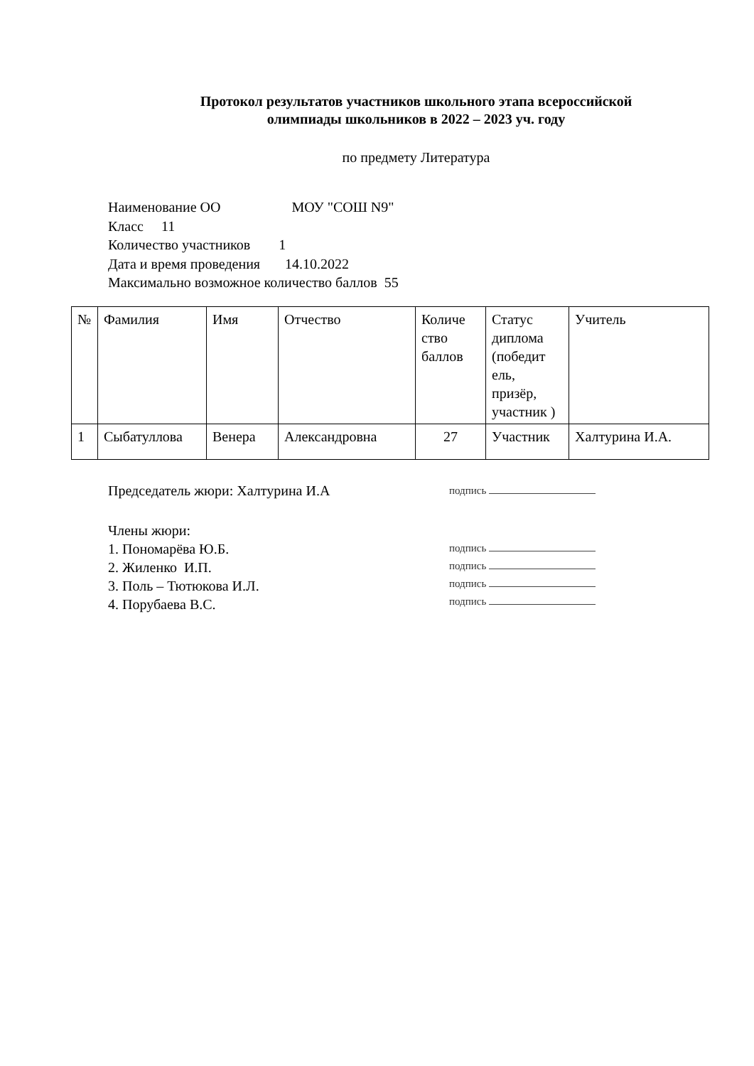Протокол результатов участников школьного этапа всероссийской
олимпиады школьников в 2022 – 2023 уч. году
по предмету Литература
Наименование ОО МОУ "СОШ N9"
Класс 11
Количество участников 1
Дата и время проведения 14.10.2022
Максимально возможное количество баллов 55
| № | Фамилия | Имя | Отчество | Количе ство баллов | Статус диплома (победит ель, призёр, участник ) | Учитель |
| --- | --- | --- | --- | --- | --- | --- |
| 1 | Сыбатуллова | Венера | Александровна | 27 | Участник | Халтурина И.А. |
Председатель жюри: Халтурина И.А
подпись
Члены жюри:
1. Пономарёва Ю.Б.
2. Жиленко И.П.
3. Поль – Тютюкова И.Л.
4. Порубаева В.С.
подпись
подпись
подпись
подпись